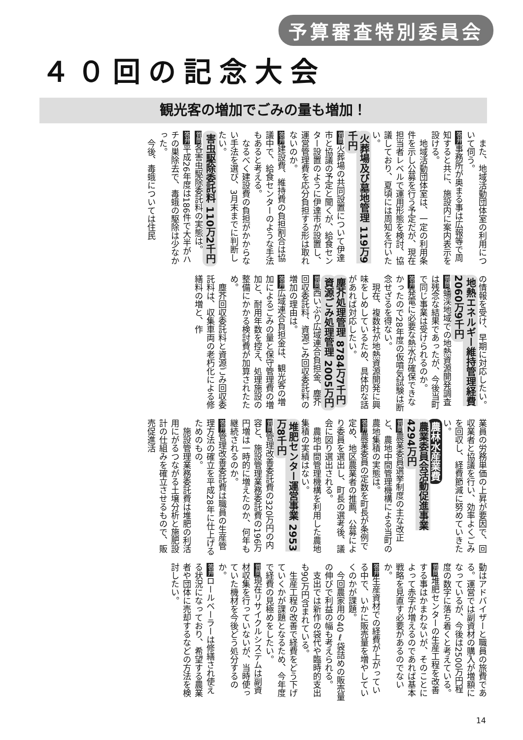予算審査特別委員会
４０回の記念大会
観光客の増加でごみの量も増加！
　また、地域活動団体室の利用について伺う。
答弁事務所が奥まる事は広報等で周知すると共に、施設内に案内表示を設ける。
　地域活動団体室は、一定の利用条件を示し公募を行う予定だが、現在担当者レベルで運用形態を検討、協議しており、夏頃には周知を行いたい。
火葬場及び墓地管理 119万9千円
質問火葬場の共同設置について伊達市と協議の予定と聞くが、給食センター設置のように伊達市が設置し、運営管理費を応分負担する形は取れないのか。
答弁建設費、維持費の負担割合は協議中で、給食センターのような手法もあると考える。
　なるべく建設費の負担がかからない手法を選び、3月末までに判断したい。
害虫駆除委託料 110万2千円
質問各害虫駆除委託料の実態は。
答弁平成26年度は186件で大半がハチの巣除去で、毒蛾の駆除は少なかった。
　今後、毒蛾については住民
の情報を受け、早期に対応したい。
地熱エネルギー維持管理経費 2060万9千円
質問蟠渓地域での地熱資源開発調査は残念な結果であったが、今後当町で同じ事業は受けられるのか。
答弁発電に必要な熱水が確保できなかったので28年度の仮噴気試験は断念せざるを得ない。
　現在、複数社が地熱資源開発に興味をしめしているため、具体的な話があれば対応したい。
塵芥処理管理 8784万7千円
資源ごみ処理管理 2005万円
質問西いぶり広域連合負担金、塵芥回収委託料、資源ごみ回収委託料の増加の理由は。
答弁広域連合負担金は、観光客の増加によるごみの量と保守管理費の増加と、耐用年数を控え、処理施設の整備にかかる検討費が加算されたため。
　塵芥回収委託料と資源ごみ回収委託料は、収集車両の老朽化による修繕料の増と、作
業員の労務単価の上昇が要因で、回収業者と協議を行い、効率よくごみを回収し、経費節減に努めていきたい。
農林水産業費
農業委員会活動促進事業 4294万円
質問農業委員選挙制度の主な改正と、農地中間管理機構による当町の農地集積の実態は。
答弁農業委員の定数を町長が条例で定め、地区農業者の推薦、公募により委員を選出し、町長の選考後、議会に図り選出される。
　農地中間管理機構を利用した農地集積の実績はない。
堆肥センター運営事業 2953万8千円
質問管理改善委託費の320万円の内容と、施設管理業務委託費の196万円増は一時的に増えたのか、何年も継続されるのか。
答弁管理改善委託費は職員の生産管理方法の確立を平成28年に仕上げるためのもの。
　施設管理業務委託費は堆肥の利活用にがるつながる土壌分析と施肥設計の仕組みを確立させるもので、販売促進活
動はアドバイザーと職員の旅費である。運営では副資材の購入が増額になっているが、今後は2500万円程度の数字に落ち着くと考えている。
質問堆肥センターの生産工程を改善する事はかまわないが、そのことによって赤字が増えるのであれば基本戦略を見直す必要があるのでないか。
答弁生産資材での経費が上がっている中で、いかに販売量を増やしていくのかが課題。
　今回農家用の40ℓ袋詰めの販売量の伸びで利益の幅も考えられる。
　支出では新作の袋代や臨時的支出も90万円含まれている。
　生産工程の改善で経費をどう下げていくかが課題となるため、今年度で経費の見極めをしたい。
質問現在リサイクルシステムは副資材収集を行っていないが、当時使っていた機材を今後どう処分するのか。
答弁ロールベーラーは修繕され使える状況になっており、希望する農業者や団体に売却するなどの方法を検討したい。
14